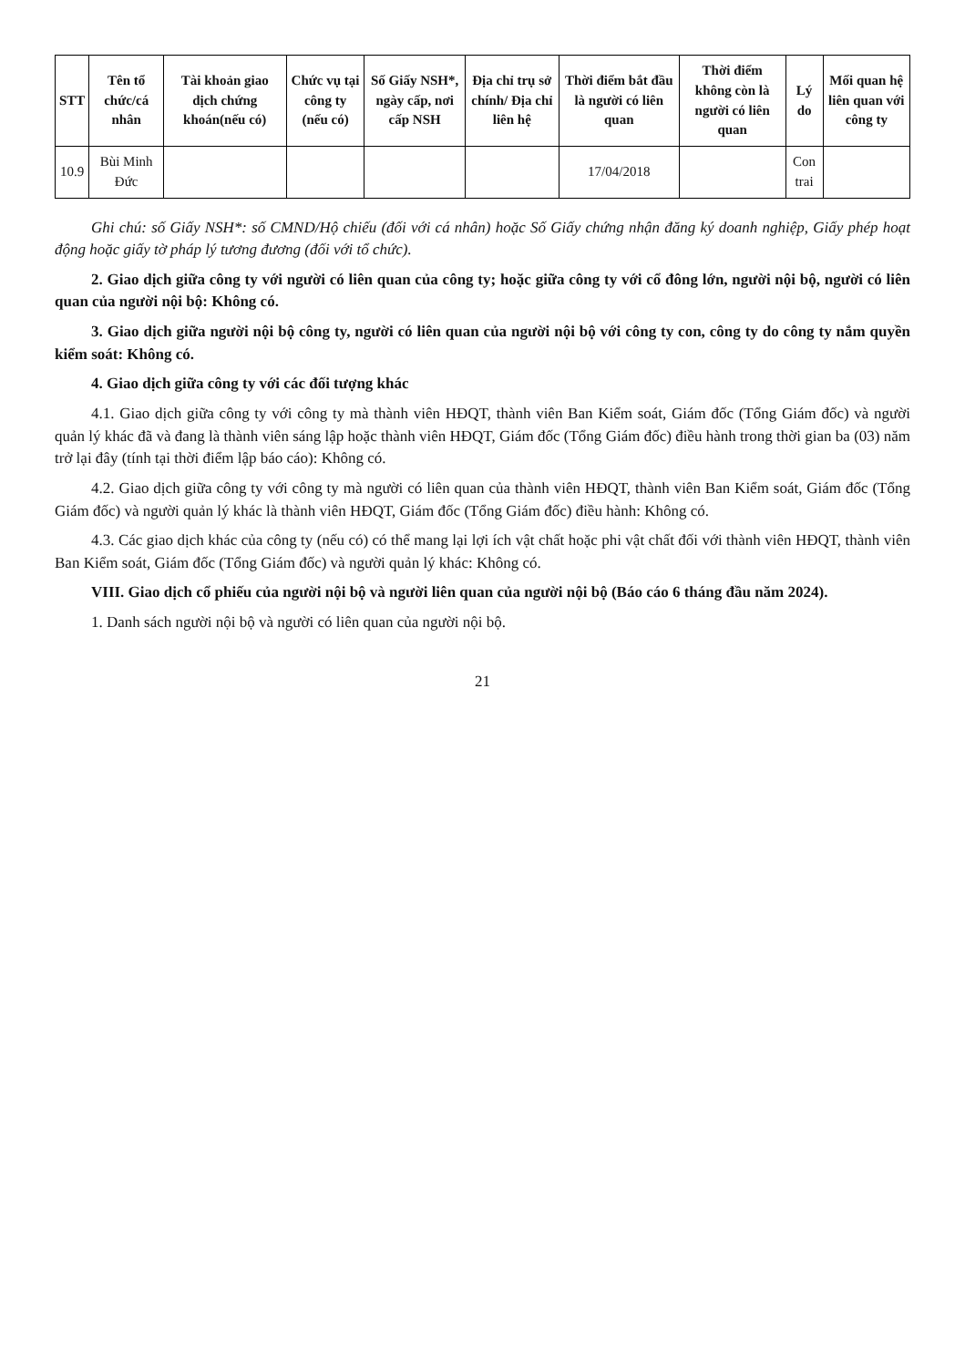| STT | Tên tổ chức/cá nhân | Tài khoản giao dịch chứng khoán(nếu có) | Chức vụ tại công ty (nếu có) | Số Giấy NSH*, ngày cấp, nơi cấp NSH | Địa chỉ trụ sở chính/ Địa chỉ liên hệ | Thời điểm bắt đầu là người có liên quan | Thời điểm không còn là người có liên quan | Lý do | Mối quan hệ liên quan với công ty |
| --- | --- | --- | --- | --- | --- | --- | --- | --- | --- |
| 10.9 | Bùi Minh Đức | | | | | 17/04/2018 | | Con trai | |
Ghi chú: số Giấy NSH*: số CMND/Hộ chiếu (đối với cá nhân) hoặc Số Giấy chứng nhận đăng ký doanh nghiệp, Giấy phép hoạt động hoặc giấy tờ pháp lý tương đương (đối với tổ chức).
2. Giao dịch giữa công ty với người có liên quan của công ty; hoặc giữa công ty với cổ đông lớn, người nội bộ, người có liên quan của người nội bộ: Không có.
3. Giao dịch giữa người nội bộ công ty, người có liên quan của người nội bộ với công ty con, công ty do công ty nắm quyền kiểm soát: Không có.
4. Giao dịch giữa công ty với các đối tượng khác
4.1. Giao dịch giữa công ty với công ty mà thành viên HĐQT, thành viên Ban Kiểm soát, Giám đốc (Tổng Giám đốc) và người quản lý khác đã và đang là thành viên sáng lập hoặc thành viên HĐQT, Giám đốc (Tổng Giám đốc) điều hành trong thời gian ba (03) năm trở lại đây (tính tại thời điểm lập báo cáo): Không có.
4.2. Giao dịch giữa công ty với công ty mà người có liên quan của thành viên HĐQT, thành viên Ban Kiểm soát, Giám đốc (Tổng Giám đốc) và người quản lý khác là thành viên HĐQT, Giám đốc (Tổng Giám đốc) điều hành: Không có.
4.3. Các giao dịch khác của công ty (nếu có) có thể mang lại lợi ích vật chất hoặc phi vật chất đối với thành viên HĐQT, thành viên Ban Kiểm soát, Giám đốc (Tổng Giám đốc) và người quản lý khác: Không có.
VIII. Giao dịch cổ phiếu của người nội bộ và người liên quan của người nội bộ (Báo cáo 6 tháng đầu năm 2024).
1. Danh sách người nội bộ và người có liên quan của người nội bộ.
21